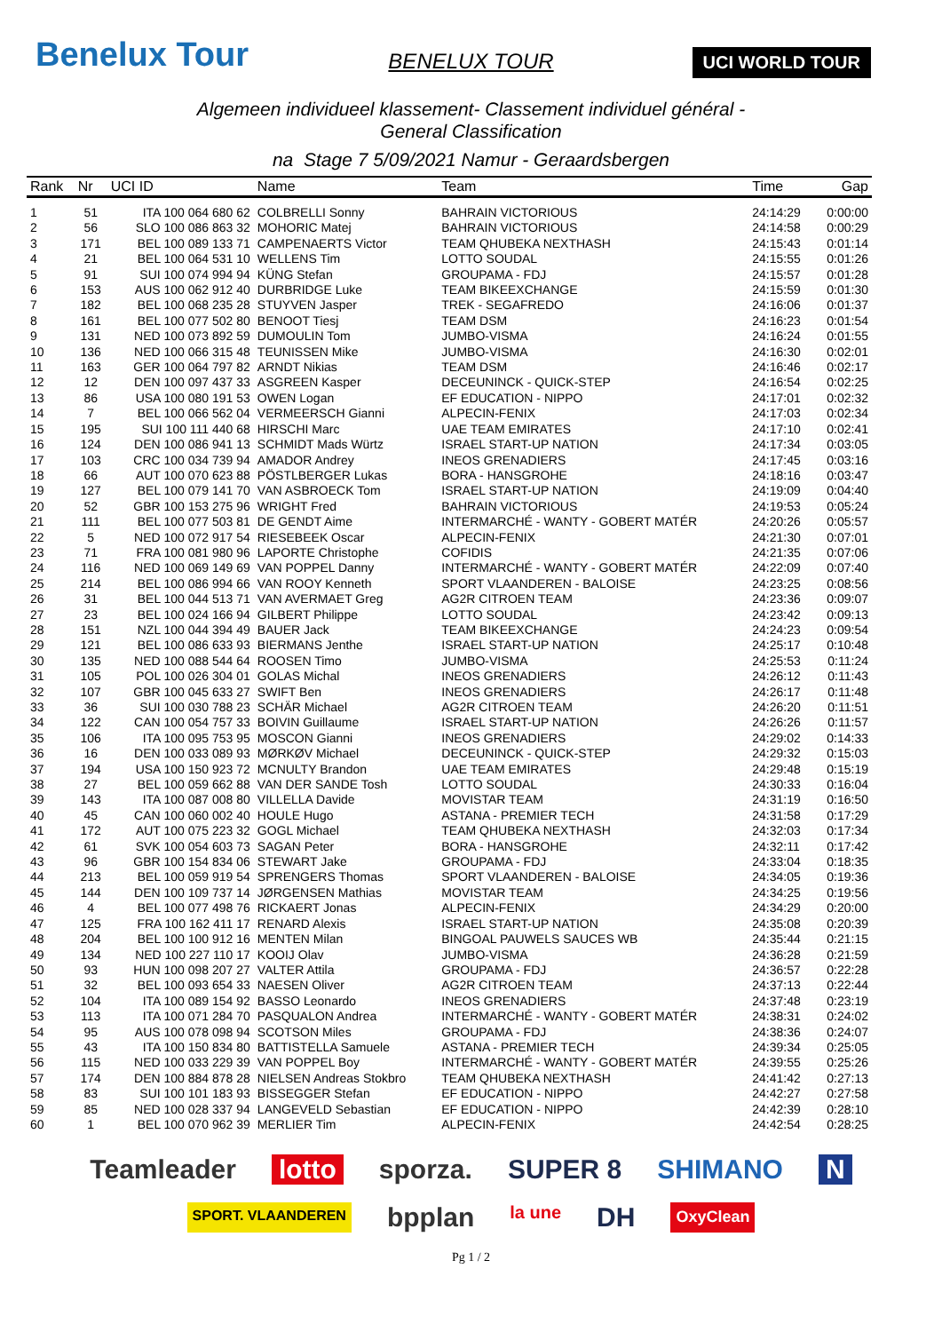Benelux Tour
BENELUX TOUR
UCI WORLD TOUR
Algemeen individueel klassement- Classement individuel général -
General Classification
na Stage 7 5/09/2021 Namur - Geraardsbergen
| Rank | Nr | UCI ID | Name | Team | Time | Gap |
| --- | --- | --- | --- | --- | --- | --- |
| 1 | 51 | ITA 100 064 680 62 | COLBRELLI Sonny | BAHRAIN VICTORIOUS | 24:14:29 | 0:00:00 |
| 2 | 56 | SLO 100 086 863 32 | MOHORIC Matej | BAHRAIN VICTORIOUS | 24:14:58 | 0:00:29 |
| 3 | 171 | BEL 100 089 133 71 | CAMPENAERTS Victor | TEAM QHUBEKA NEXTHASH | 24:15:43 | 0:01:14 |
| 4 | 21 | BEL 100 064 531 10 | WELLENS Tim | LOTTO SOUDAL | 24:15:55 | 0:01:26 |
| 5 | 91 | SUI 100 074 994 94 | KÜNG Stefan | GROUPAMA - FDJ | 24:15:57 | 0:01:28 |
| 6 | 153 | AUS 100 062 912 40 | DURBRIDGE Luke | TEAM BIKEEXCHANGE | 24:15:59 | 0:01:30 |
| 7 | 182 | BEL 100 068 235 28 | STUYVEN Jasper | TREK - SEGAFREDO | 24:16:06 | 0:01:37 |
| 8 | 161 | BEL 100 077 502 80 | BENOOT Tiesj | TEAM DSM | 24:16:23 | 0:01:54 |
| 9 | 131 | NED 100 073 892 59 | DUMOULIN Tom | JUMBO-VISMA | 24:16:24 | 0:01:55 |
| 10 | 136 | NED 100 066 315 48 | TEUNISSEN Mike | JUMBO-VISMA | 24:16:30 | 0:02:01 |
| 11 | 163 | GER 100 064 797 82 | ARNDT Nikias | TEAM DSM | 24:16:46 | 0:02:17 |
| 12 | 12 | DEN 100 097 437 33 | ASGREEN Kasper | DECEUNINCK - QUICK-STEP | 24:16:54 | 0:02:25 |
| 13 | 86 | USA 100 080 191 53 | OWEN Logan | EF EDUCATION - NIPPO | 24:17:01 | 0:02:32 |
| 14 | 7 | BEL 100 066 562 04 | VERMEERSCH Gianni | ALPECIN-FENIX | 24:17:03 | 0:02:34 |
| 15 | 195 | SUI 100 111 440 68 | HIRSCHI Marc | UAE TEAM EMIRATES | 24:17:10 | 0:02:41 |
| 16 | 124 | DEN 100 086 941 13 | SCHMIDT Mads Würtz | ISRAEL START-UP NATION | 24:17:34 | 0:03:05 |
| 17 | 103 | CRC 100 034 739 94 | AMADOR Andrey | INEOS GRENADIERS | 24:17:45 | 0:03:16 |
| 18 | 66 | AUT 100 070 623 88 | PÖSTLBERGER Lukas | BORA - HANSGROHE | 24:18:16 | 0:03:47 |
| 19 | 127 | BEL 100 079 141 70 | VAN ASBROECK Tom | ISRAEL START-UP NATION | 24:19:09 | 0:04:40 |
| 20 | 52 | GBR 100 153 275 96 | WRIGHT Fred | BAHRAIN VICTORIOUS | 24:19:53 | 0:05:24 |
| 21 | 111 | BEL 100 077 503 81 | DE GENDT Aime | INTERMARCHÉ - WANTY - GOBERT MATÉR | 24:20:26 | 0:05:57 |
| 22 | 5 | NED 100 072 917 54 | RIESEBEEK Oscar | ALPECIN-FENIX | 24:21:30 | 0:07:01 |
| 23 | 71 | FRA 100 081 980 96 | LAPORTE Christophe | COFIDIS | 24:21:35 | 0:07:06 |
| 24 | 116 | NED 100 069 149 69 | VAN POPPEL Danny | INTERMARCHÉ - WANTY - GOBERT MATÉR | 24:22:09 | 0:07:40 |
| 25 | 214 | BEL 100 086 994 66 | VAN ROOY Kenneth | SPORT VLAANDEREN - BALOISE | 24:23:25 | 0:08:56 |
| 26 | 31 | BEL 100 044 513 71 | VAN AVERMAET Greg | AG2R CITROEN TEAM | 24:23:36 | 0:09:07 |
| 27 | 23 | BEL 100 024 166 94 | GILBERT Philippe | LOTTO SOUDAL | 24:23:42 | 0:09:13 |
| 28 | 151 | NZL 100 044 394 49 | BAUER Jack | TEAM BIKEEXCHANGE | 24:24:23 | 0:09:54 |
| 29 | 121 | BEL 100 086 633 93 | BIERMANS Jenthe | ISRAEL START-UP NATION | 24:25:17 | 0:10:48 |
| 30 | 135 | NED 100 088 544 64 | ROOSEN Timo | JUMBO-VISMA | 24:25:53 | 0:11:24 |
| 31 | 105 | POL 100 026 304 01 | GOLAS Michal | INEOS GRENADIERS | 24:26:12 | 0:11:43 |
| 32 | 107 | GBR 100 045 633 27 | SWIFT Ben | INEOS GRENADIERS | 24:26:17 | 0:11:48 |
| 33 | 36 | SUI 100 030 788 23 | SCHÄR Michael | AG2R CITROEN TEAM | 24:26:20 | 0:11:51 |
| 34 | 122 | CAN 100 054 757 33 | BOIVIN Guillaume | ISRAEL START-UP NATION | 24:26:26 | 0:11:57 |
| 35 | 106 | ITA 100 095 753 95 | MOSCON Gianni | INEOS GRENADIERS | 24:29:02 | 0:14:33 |
| 36 | 16 | DEN 100 033 089 93 | MØRKØV Michael | DECEUNINCK - QUICK-STEP | 24:29:32 | 0:15:03 |
| 37 | 194 | USA 100 150 923 72 | MCNULTY Brandon | UAE TEAM EMIRATES | 24:29:48 | 0:15:19 |
| 38 | 27 | BEL 100 059 662 88 | VAN DER SANDE Tosh | LOTTO SOUDAL | 24:30:33 | 0:16:04 |
| 39 | 143 | ITA 100 087 008 80 | VILLELLA Davide | MOVISTAR TEAM | 24:31:19 | 0:16:50 |
| 40 | 45 | CAN 100 060 002 40 | HOULE Hugo | ASTANA - PREMIER TECH | 24:31:58 | 0:17:29 |
| 41 | 172 | AUT 100 075 223 32 | GOGL Michael | TEAM QHUBEKA NEXTHASH | 24:32:03 | 0:17:34 |
| 42 | 61 | SVK 100 054 603 73 | SAGAN Peter | BORA - HANSGROHE | 24:32:11 | 0:17:42 |
| 43 | 96 | GBR 100 154 834 06 | STEWART Jake | GROUPAMA - FDJ | 24:33:04 | 0:18:35 |
| 44 | 213 | BEL 100 059 919 54 | SPRENGERS Thomas | SPORT VLAANDEREN - BALOISE | 24:34:05 | 0:19:36 |
| 45 | 144 | DEN 100 109 737 14 | JØRGENSEN Mathias | MOVISTAR TEAM | 24:34:25 | 0:19:56 |
| 46 | 4 | BEL 100 077 498 76 | RICKAERT Jonas | ALPECIN-FENIX | 24:34:29 | 0:20:00 |
| 47 | 125 | FRA 100 162 411 17 | RENARD Alexis | ISRAEL START-UP NATION | 24:35:08 | 0:20:39 |
| 48 | 204 | BEL 100 100 912 16 | MENTEN Milan | BINGOAL PAUWELS SAUCES WB | 24:35:44 | 0:21:15 |
| 49 | 134 | NED 100 227 110 17 | KOOIJ Olav | JUMBO-VISMA | 24:36:28 | 0:21:59 |
| 50 | 93 | HUN 100 098 207 27 | VALTER Attila | GROUPAMA - FDJ | 24:36:57 | 0:22:28 |
| 51 | 32 | BEL 100 093 654 33 | NAESEN Oliver | AG2R CITROEN TEAM | 24:37:13 | 0:22:44 |
| 52 | 104 | ITA 100 089 154 92 | BASSO Leonardo | INEOS GRENADIERS | 24:37:48 | 0:23:19 |
| 53 | 113 | ITA 100 071 284 70 | PASQUALON Andrea | INTERMARCHÉ - WANTY - GOBERT MATÉR | 24:38:31 | 0:24:02 |
| 54 | 95 | AUS 100 078 098 94 | SCOTSON Miles | GROUPAMA - FDJ | 24:38:36 | 0:24:07 |
| 55 | 43 | ITA 100 150 834 80 | BATTISTELLA Samuele | ASTANA - PREMIER TECH | 24:39:34 | 0:25:05 |
| 56 | 115 | NED 100 033 229 39 | VAN POPPEL Boy | INTERMARCHÉ - WANTY - GOBERT MATÉR | 24:39:55 | 0:25:26 |
| 57 | 174 | DEN 100 884 878 28 | NIELSEN Andreas Stokbro | TEAM QHUBEKA NEXTHASH | 24:41:42 | 0:27:13 |
| 58 | 83 | SUI 100 101 183 93 | BISSEGGER Stefan | EF EDUCATION - NIPPO | 24:42:27 | 0:27:58 |
| 59 | 85 | NED 100 028 337 94 | LANGEVELD Sebastian | EF EDUCATION - NIPPO | 24:42:39 | 0:28:10 |
| 60 | 1 | BEL 100 070 962 39 | MERLIER Tim | ALPECIN-FENIX | 24:42:54 | 0:28:25 |
Teamleader lotto sporza. SUPER 8 SHIMANO N SPORT. VLAANDEREN bpplan la une DH OxyClean
Pg 1 / 2